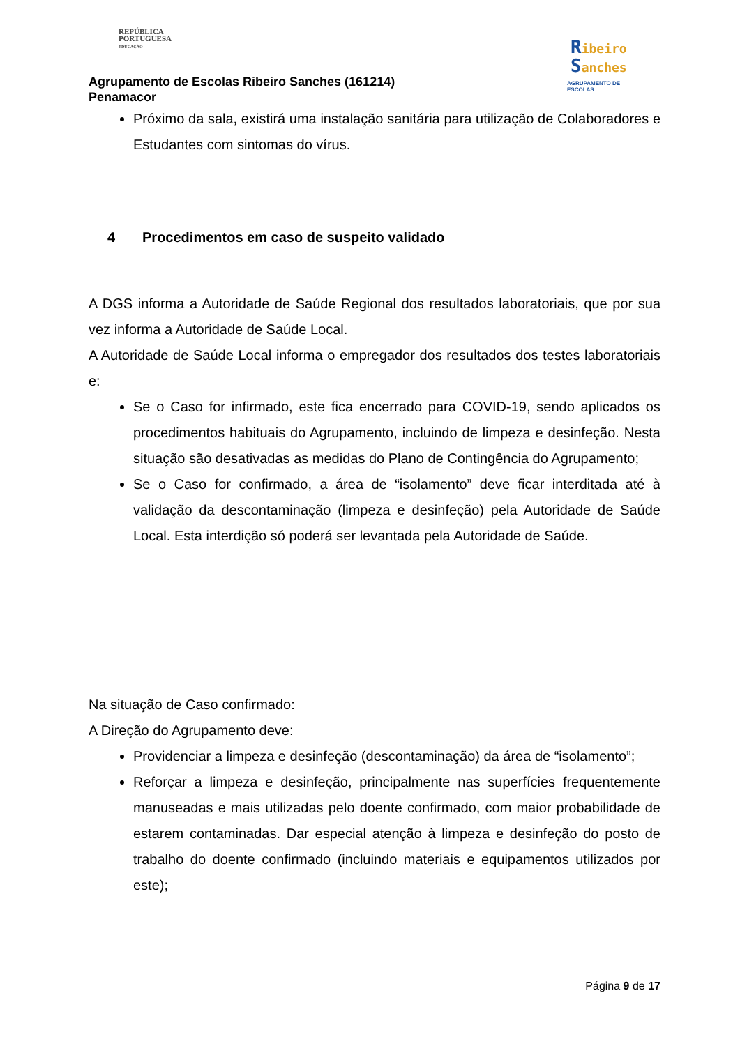REPÚBLICA
PORTUGUESA
EDUCAÇÃO
Agrupamento de Escolas Ribeiro Sanches (161214)
Penamacor
Ribeiro
Sanches
AGRUPAMENTO DE ESCOLAS
Próximo da sala, existirá uma instalação sanitária para utilização de Colaboradores e Estudantes com sintomas do vírus.
4 Procedimentos em caso de suspeito validado
A DGS informa a Autoridade de Saúde Regional dos resultados laboratoriais, que por sua vez informa a Autoridade de Saúde Local.
A Autoridade de Saúde Local informa o empregador dos resultados dos testes laboratoriais e:
Se o Caso for infirmado, este fica encerrado para COVID-19, sendo aplicados os procedimentos habituais do Agrupamento, incluindo de limpeza e desinfeção. Nesta situação são desativadas as medidas do Plano de Contingência do Agrupamento;
Se o Caso for confirmado, a área de “isolamento” deve ficar interditada até à validação da descontaminação (limpeza e desinfeção) pela Autoridade de Saúde Local. Esta interdição só poderá ser levantada pela Autoridade de Saúde.
Na situação de Caso confirmado:
A Direção do Agrupamento deve:
Providenciar a limpeza e desinfeção (descontaminação) da área de “isolamento”;
Reforçar a limpeza e desinfeção, principalmente nas superfícies frequentemente manuseadas e mais utilizadas pelo doente confirmado, com maior probabilidade de estarem contaminadas. Dar especial atenção à limpeza e desinfeção do posto de trabalho do doente confirmado (incluindo materiais e equipamentos utilizados por este);
Página 9 de 17